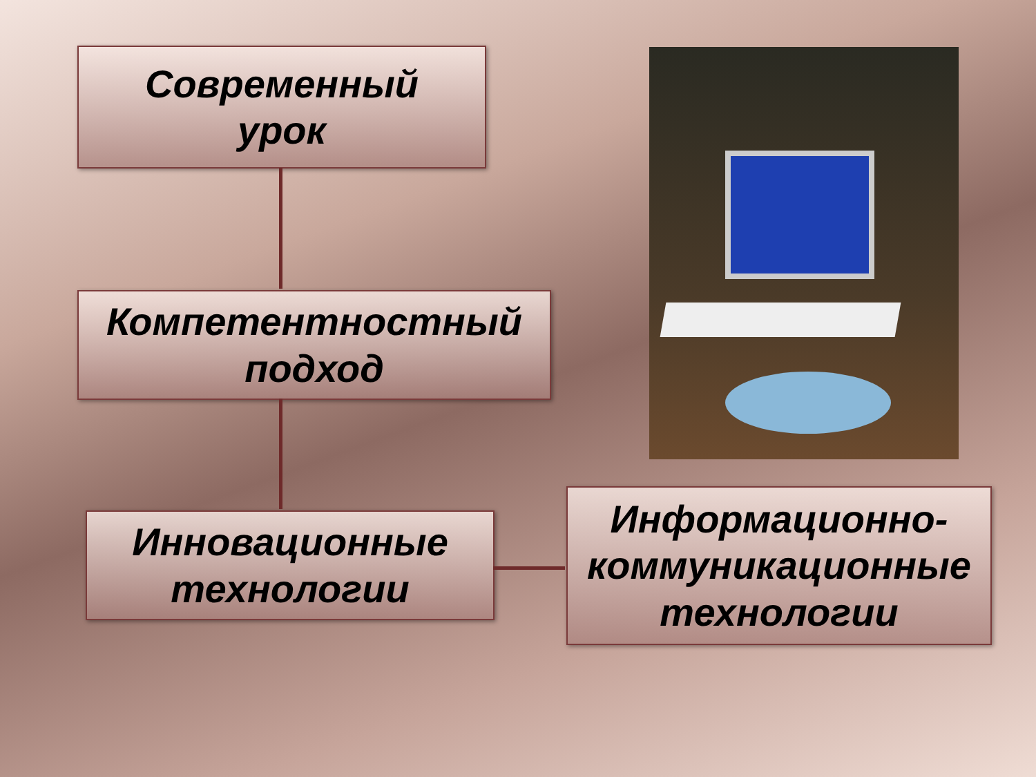Современный
урок
Компетентностный
подход
Инновационные
технологии
Информационно-
коммуникационные
технологии